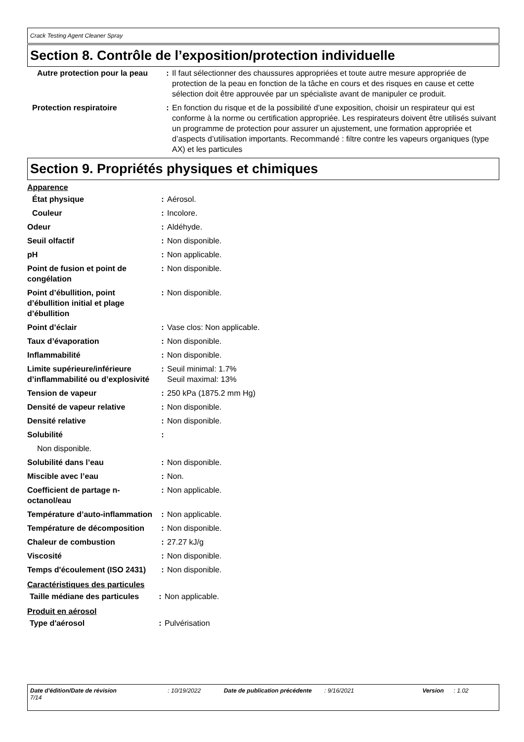Crack Testing Agent Cleaner Spray
Section 8. Contrôle de l’exposition/protection individuelle
| Autre protection pour la peau | : | Il faut sélectionner des chaussures appropriées et toute autre mesure appropriée de protection de la peau en fonction de la tâche en cours et des risques en cause et cette sélection doit être approuvée par un spécialiste avant de manipuler ce produit. |
| Protection respiratoire | : | En fonction du risque et de la possibilité d’une exposition, choisir un respirateur qui est conforme à la norme ou certification appropriée. Les respirateurs doivent être utilisés suivant un programme de protection pour assurer un ajustement, une formation appropriée et d’aspects d’utilisation importants. Recommandé : filtre contre les vapeurs organiques (type AX) et les particules |
Section 9. Propriétés physiques et chimiques
Apparence
| État physique | : | Aérosol. |
| Couleur | : | Incolore. |
| Odeur | : | Aldéhyde. |
| Seuil olfactif | : | Non disponible. |
| pH | : | Non applicable. |
| Point de fusion et point de congélation | : | Non disponible. |
| Point d’ébullition, point d’ébullition initial et plage d’ébullition | : | Non disponible. |
| Point d’éclair | : | Vase clos: Non applicable. |
| Taux d’évaporation | : | Non disponible. |
| Inflammabilité | : | Non disponible. |
| Limite supérieure/inférieure d’inflammabilité ou d’explosivité | : | Seuil minimal: 1.7% Seuil maximal: 13% |
| Tension de vapeur | : | 250 kPa (1875.2 mm Hg) |
| Densité de vapeur relative | : | Non disponible. |
| Densité relative | : | Non disponible. |
| Solubilité | : | |
| Non disponible. | | |
| Solubilité dans l’eau | : | Non disponible. |
| Miscible avec l’eau | : | Non. |
| Coefficient de partage n-octanol/eau | : | Non applicable. |
| Température d’auto-inflammation | : | Non applicable. |
| Température de décomposition | : | Non disponible. |
| Chaleur de combustion | : | 27.27 kJ/g |
| Viscosité | : | Non disponible. |
| Temps d'écoulement (ISO 2431) | : | Non disponible. |
Caractéristiques des particules
| Taille médiane des particules | : | Non applicable. |
Produit en aérosol
| Type d'aérosol | : | Pulvérisation |
Date d'édition/Date de révision : 10/19/2022 Date de publication précédente : 9/16/2021 Version : 1.02 7/14